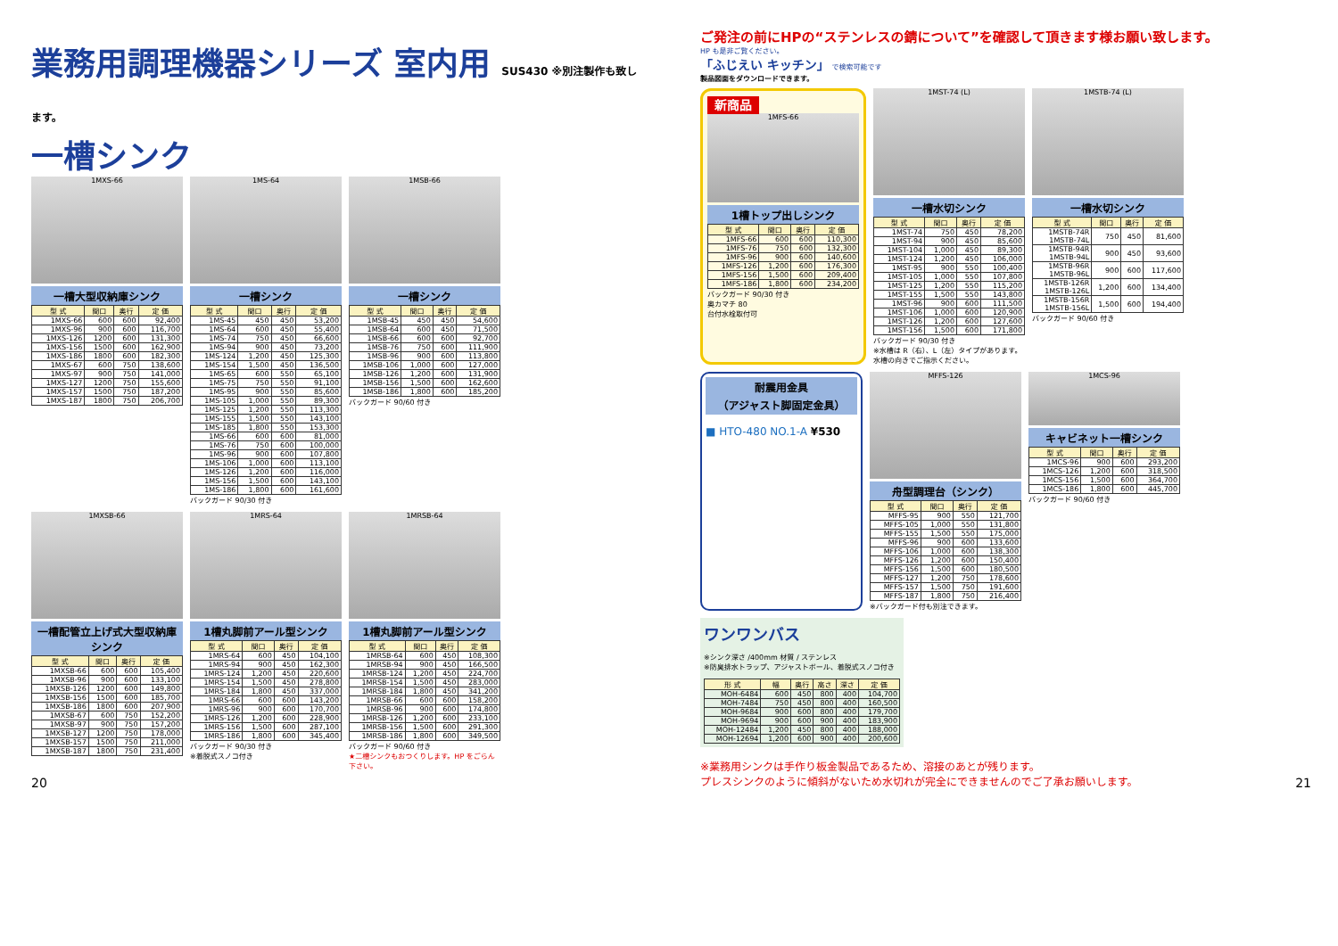業務用調理機器シリーズ 室内用 SUS430 ※別注製作も致します。
一槽シンク
1MXS-66
一槽大型収納庫シンク
| 型 式 | 間口 | 奥行 | 定 価 |
| --- | --- | --- | --- |
| 1MXS-66 | 600 | 600 | 92,400 |
| 1MXS-96 | 900 | 600 | 116,700 |
| 1MXS-126 | 1200 | 600 | 131,300 |
| 1MXS-156 | 1500 | 600 | 162,900 |
| 1MXS-186 | 1800 | 600 | 182,300 |
| 1MXS-67 | 600 | 750 | 138,600 |
| 1MXS-97 | 900 | 750 | 141,000 |
| 1MXS-127 | 1200 | 750 | 155,600 |
| 1MXS-157 | 1500 | 750 | 187,200 |
| 1MXS-187 | 1800 | 750 | 206,700 |
1MS-64
一槽シンク
| 型 式 | 間口 | 奥行 | 定 価 |
| --- | --- | --- | --- |
| 1MS-45 | 450 | 450 | 53,200 |
| 1MS-64 | 600 | 450 | 55,400 |
| 1MS-74 | 750 | 450 | 66,600 |
| 1MS-94 | 900 | 450 | 73,200 |
| 1MS-124 | 1,200 | 450 | 125,300 |
| 1MS-154 | 1,500 | 450 | 136,500 |
| 1MS-65 | 600 | 550 | 65,100 |
| 1MS-75 | 750 | 550 | 91,100 |
| 1MS-95 | 900 | 550 | 85,600 |
| 1MS-105 | 1,000 | 550 | 89,300 |
| 1MS-125 | 1,200 | 550 | 113,300 |
| 1MS-155 | 1,500 | 550 | 143,100 |
| 1MS-185 | 1,800 | 550 | 153,300 |
| 1MS-66 | 600 | 600 | 81,000 |
| 1MS-76 | 750 | 600 | 100,000 |
| 1MS-96 | 900 | 600 | 107,800 |
| 1MS-106 | 1,000 | 600 | 113,100 |
| 1MS-126 | 1,200 | 600 | 116,000 |
| 1MS-156 | 1,500 | 600 | 143,100 |
| 1MS-186 | 1,800 | 600 | 161,600 |
バックガード 90/30 付き
1MSB-66
一槽シンク
| 型 式 | 間口 | 奥行 | 定 価 |
| --- | --- | --- | --- |
| 1MSB-45 | 450 | 450 | 54,600 |
| 1MSB-64 | 600 | 450 | 71,500 |
| 1MSB-66 | 600 | 600 | 92,700 |
| 1MSB-76 | 750 | 600 | 111,900 |
| 1MSB-96 | 900 | 600 | 113,800 |
| 1MSB-106 | 1,000 | 600 | 127,000 |
| 1MSB-126 | 1,200 | 600 | 131,900 |
| 1MSB-156 | 1,500 | 600 | 162,600 |
| 1MSB-186 | 1,800 | 600 | 185,200 |
バックガード 90/60 付き
1MXSB-66
一槽配管立上げ式大型収納庫シンク
| 型 式 | 間口 | 奥行 | 定 価 |
| --- | --- | --- | --- |
| 1MXSB-66 | 600 | 600 | 105,400 |
| 1MXSB-96 | 900 | 600 | 133,100 |
| 1MXSB-126 | 1200 | 600 | 149,800 |
| 1MXSB-156 | 1500 | 600 | 185,700 |
| 1MXSB-186 | 1800 | 600 | 207,900 |
| 1MXSB-67 | 600 | 750 | 152,200 |
| 1MXSB-97 | 900 | 750 | 157,200 |
| 1MXSB-127 | 1200 | 750 | 178,000 |
| 1MXSB-157 | 1500 | 750 | 211,000 |
| 1MXSB-187 | 1800 | 750 | 231,400 |
1MRS-64
1槽丸脚前アール型シンク
| 型 式 | 間口 | 奥行 | 定 価 |
| --- | --- | --- | --- |
| 1MRS-64 | 600 | 450 | 104,100 |
| 1MRS-94 | 900 | 450 | 162,300 |
| 1MRS-124 | 1,200 | 450 | 220,600 |
| 1MRS-154 | 1,500 | 450 | 278,800 |
| 1MRS-184 | 1,800 | 450 | 337,000 |
| 1MRS-66 | 600 | 600 | 143,200 |
| 1MRS-96 | 900 | 600 | 170,700 |
| 1MRS-126 | 1,200 | 600 | 228,900 |
| 1MRS-156 | 1,500 | 600 | 287,100 |
| 1MRS-186 | 1,800 | 600 | 345,400 |
バックガード 90/30 付き
※着脱式スノコ付き
1MRSB-64
1槽丸脚前アール型シンク
| 型 式 | 間口 | 奥行 | 定 価 |
| --- | --- | --- | --- |
| 1MRSB-64 | 600 | 450 | 108,300 |
| 1MRSB-94 | 900 | 450 | 166,500 |
| 1MRSB-124 | 1,200 | 450 | 224,700 |
| 1MRSB-154 | 1,500 | 450 | 283,000 |
| 1MRSB-184 | 1,800 | 450 | 341,200 |
| 1MRSB-66 | 600 | 600 | 158,200 |
| 1MRSB-96 | 900 | 600 | 174,800 |
| 1MRSB-126 | 1,200 | 600 | 233,100 |
| 1MRSB-156 | 1,500 | 600 | 291,300 |
| 1MRSB-186 | 1,800 | 600 | 349,500 |
バックガード 90/60 付き
★二槽シンクもおつくりします。HP をごらん下さい。
20
ご発注の前にHPの“ステンレスの錆について”を確認して頂きます様お願い致します。
HP も是非ご覧ください。
「ふじえい キッチン」 で検索可能です
製品図面をダウンロードできます。
新商品
1MFS-66
1槽トップ出しシンク
| 型 式 | 間口 | 奥行 | 定 価 |
| --- | --- | --- | --- |
| 1MFS-66 | 600 | 600 | 110,300 |
| 1MFS-76 | 750 | 600 | 132,300 |
| 1MFS-96 | 900 | 600 | 140,600 |
| 1MFS-126 | 1,200 | 600 | 176,300 |
| 1MFS-156 | 1,500 | 600 | 209,400 |
| 1MFS-186 | 1,800 | 600 | 234,200 |
バックガード 90/30 付き
奥カマチ 80
台付水栓取付可
1MST-74 (L)
一槽水切シンク
| 型 式 | 間口 | 奥行 | 定 価 |
| --- | --- | --- | --- |
| 1MST-74 | 750 | 450 | 78,200 |
| 1MST-94 | 900 | 450 | 85,600 |
| 1MST-104 | 1,000 | 450 | 89,300 |
| 1MST-124 | 1,200 | 450 | 106,000 |
| 1MST-95 | 900 | 550 | 100,400 |
| 1MST-105 | 1,000 | 550 | 107,800 |
| 1MST-125 | 1,200 | 550 | 115,200 |
| 1MST-155 | 1,500 | 550 | 143,800 |
| 1MST-96 | 900 | 600 | 111,500 |
| 1MST-106 | 1,000 | 600 | 120,900 |
| 1MST-126 | 1,200 | 600 | 127,600 |
| 1MST-156 | 1,500 | 600 | 171,800 |
バックガード 90/30 付き
※水槽は R（右）、L（左）タイプがあります。水槽の向きでご指示ください。
1MSTB-74 (L)
一槽水切シンク
| 型 式 | 間口 | 奥行 | 定 価 |
| --- | --- | --- | --- |
| 1MSTB-74R 1MSTB-74L | 750 | 450 | 81,600 |
| 1MSTB-94R 1MSTB-94L | 900 | 450 | 93,600 |
| 1MSTB-96R 1MSTB-96L | 900 | 600 | 117,600 |
| 1MSTB-126R 1MSTB-126L | 1,200 | 600 | 134,400 |
| 1MSTB-156R 1MSTB-156L | 1,500 | 600 | 194,400 |
バックガード 90/60 付き
耐震用金具
（アジャスト脚固定金具）
■ HTO-480 NO.1-A ¥530
MFFS-126
舟型調理台（シンク）
| 型 式 | 間口 | 奥行 | 定 価 |
| --- | --- | --- | --- |
| MFFS-95 | 900 | 550 | 121,700 |
| MFFS-105 | 1,000 | 550 | 131,800 |
| MFFS-155 | 1,500 | 550 | 175,000 |
| MFFS-96 | 900 | 600 | 133,600 |
| MFFS-106 | 1,000 | 600 | 138,300 |
| MFFS-126 | 1,200 | 600 | 150,400 |
| MFFS-156 | 1,500 | 600 | 180,500 |
| MFFS-127 | 1,200 | 750 | 178,600 |
| MFFS-157 | 1,500 | 750 | 191,600 |
| MFFS-187 | 1,800 | 750 | 216,400 |
※バックガード付も別注できます。
1MCS-96
キャビネット一槽シンク
| 型 式 | 間口 | 奥行 | 定 価 |
| --- | --- | --- | --- |
| 1MCS-96 | 900 | 600 | 293,200 |
| 1MCS-126 | 1,200 | 600 | 318,500 |
| 1MCS-156 | 1,500 | 600 | 364,700 |
| 1MCS-186 | 1,800 | 600 | 445,700 |
バックガード 90/60 付き
ワンワンバス
※シンク深さ /400mm 材質 / ステンレス
※防臭排水トラップ、アジャストボール、着脱式スノコ付き
| 形 式 | 幅 | 奥行 | 高さ | 深さ | 定 価 |
| --- | --- | --- | --- | --- | --- |
| MOH-6484 | 600 | 450 | 800 | 400 | 104,700 |
| MOH-7484 | 750 | 450 | 800 | 400 | 160,500 |
| MOH-9684 | 900 | 600 | 800 | 400 | 179,700 |
| MOH-9694 | 900 | 600 | 900 | 400 | 183,900 |
| MOH-12484 | 1,200 | 450 | 800 | 400 | 188,000 |
| MOH-12694 | 1,200 | 600 | 900 | 400 | 200,600 |
※業務用シンクは手作り板金製品であるため、溶接のあとが残ります。
プレスシンクのように傾斜がないため水切れが完全にできませんのでご了承お願いします。
21